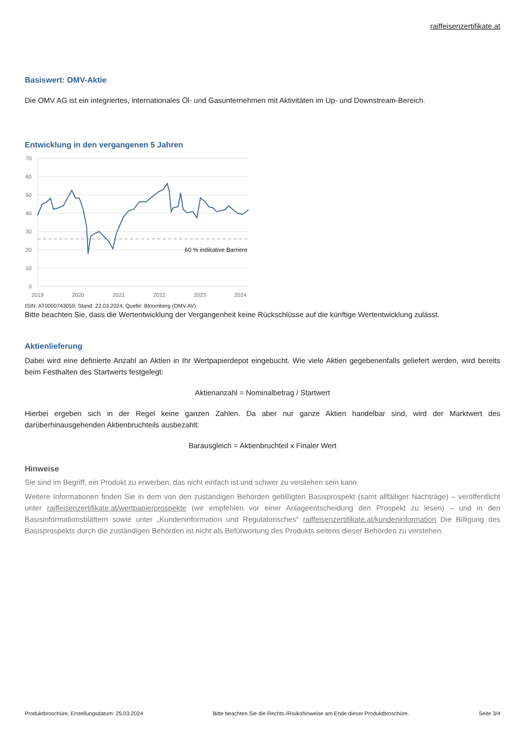raiffeisenzertifikate.at
Basiswert: OMV-Aktie
Die OMV AG ist ein integriertes, internationales Öl- und Gasunternehmen mit Aktivitäten im Up- und Downstream-Bereich.
Entwicklung in den vergangenen 5 Jahren
70
60
50
40
30
20
10
0
2019
2020
2021
2022
2023
2024
60 % indikative Barriere
ISIN: AT0000743059; Stand: 22.03.2024; Quelle: Bloomberg (OMV.AV)
Bitte beachten Sie, dass die Wertentwicklung der Vergangenheit keine Rückschlüsse auf die künftige Wertentwicklung zulässt.
Aktienlieferung
Dabei wird eine definierte Anzahl an Aktien in Ihr Wertpapierdepot eingebucht. Wie viele Aktien gegebenenfalls geliefert werden, wird bereits beim Festhalten des Startwerts festgelegt:
Aktienanzahl = Nominalbetrag / Startwert
Hierbei ergeben sich in der Regel keine ganzen Zahlen. Da aber nur ganze Aktien handelbar sind, wird der Marktwert des darüberhinausgehenden Aktienbruchteils ausbezahlt:
Barausgleich = Aktienbruchteil x Finaler Wert
Hinweise
Sie sind im Begriff, ein Produkt zu erwerben, das nicht einfach ist und schwer zu verstehen sein kann.
Weitere Informationen finden Sie in dem von den zuständigen Behörden gebilligten Basisprospekt (samt allfälliger Nachträge) – veröffentlicht unter raiffeisenzertifikate.at/wertpapierprospekte (wir empfehlen vor einer Anlageentscheidung den Prospekt zu lesen) – und in den Basisinformationsblättern sowie unter „Kundeninformation und Regulatorisches“ raiffeisenzertifikate.at/kundeninformation Die Billigung des Basisprospekts durch die zuständigen Behörden ist nicht als Befürwortung des Produkts seitens dieser Behörden zu verstehen.
Produktbroschüre, Erstellungsdatum: 25.03.2024 Bitte beachten Sie die Rechts-/Risikohinweise am Ende dieser Produktbroschüre. Seite 3/4